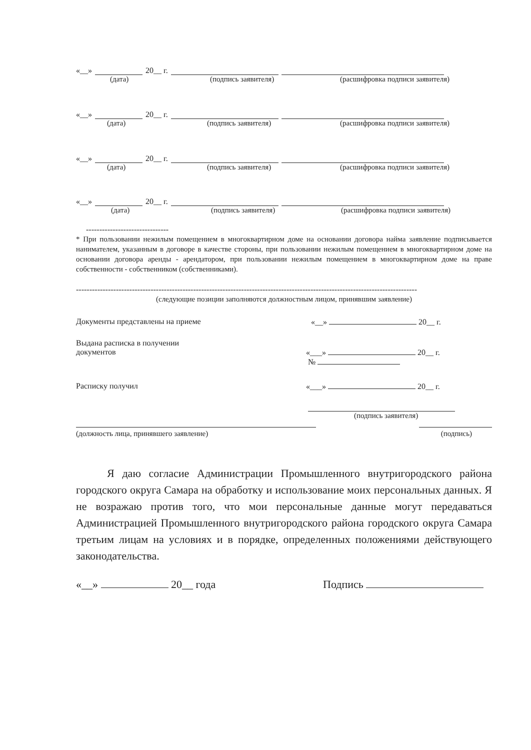«__» 20__ г.
(дата) (подпись заявителя) (расшифровка подписи заявителя)
«__» 20__ г.
(дата) (подпись заявителя) (расшифровка подписи заявителя)
«__» 20__ г.
(дата) (подпись заявителя) (расшифровка подписи заявителя)
«__» 20__ г.
(дата) (подпись заявителя) (расшифровка подписи заявителя)
-------------------------------
* При пользовании нежилым помещением в многоквартирном доме на основании договора найма заявление подписывается нанимателем, указанным в договоре в качестве стороны, при пользовании нежилым помещением в многоквартирном доме на основании договора аренды - арендатором, при пользовании нежилым помещением в многоквартирном доме на праве собственности - собственником (собственниками).
--------------------------------------------------------------------------------------------------------------------------------
(следующие позиции заполняются должностным лицом, принявшим заявление)
Документы представлены на приеме «__» 20__ г.
Выдана расписка в получении
документов
«___» 20__ г.
№
Расписку получил «___» 20__ г.
(подпись заявителя)
(должность лица, принявшего заявление) (подпись)
Я даю согласие Администрации Промышленного внутригородского района городского округа Самара на обработку и использование моих персональных данных. Я не возражаю против того, что мои персональные данные могут передаваться Администрацией Промышленного внутригородского района городского округа Самара третьим лицам на условиях и в порядке, определенных положениями действующего законодательства.
«__» 20__ года Подпись